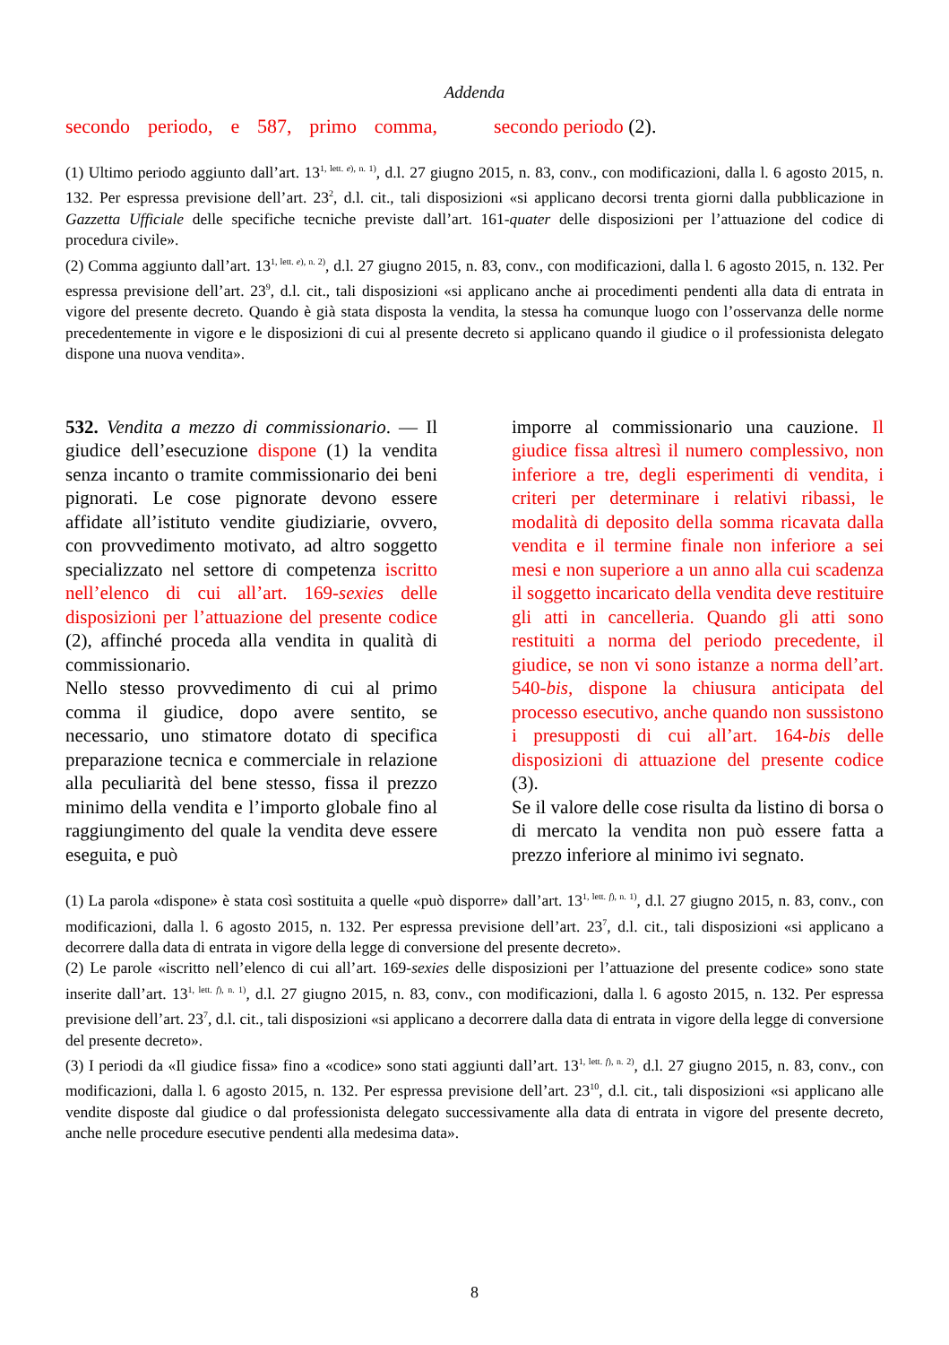Addenda
secondo periodo, e 587, primo comma,
secondo periodo (2).
(1) Ultimo periodo aggiunto dall’art. 13<sup>1, lett. e), n. 1)</sup>, d.l. 27 giugno 2015, n. 83, conv., con modificazioni, dalla l. 6 agosto 2015, n. 132. Per espressa previsione dell’art. 23<sup>2</sup>, d.l. cit., tali disposizioni «si applicano decorsi trenta giorni dalla pubblicazione in Gazzetta Ufficiale delle specifiche tecniche previste dall’art. 161-quater delle disposizioni per l’attuazione del codice di procedura civile».
(2) Comma aggiunto dall’art. 13<sup>1, lett. e), n. 2)</sup>, d.l. 27 giugno 2015, n. 83, conv., con modificazioni, dalla l. 6 agosto 2015, n. 132. Per espressa previsione dell’art. 23<sup>9</sup>, d.l. cit., tali disposizioni «si applicano anche ai procedimenti pendenti alla data di entrata in vigore del presente decreto. Quando è già stata disposta la vendita, la stessa ha comunque luogo con l’osservanza delle norme precedentemente in vigore e le disposizioni di cui al presente decreto si applicano quando il giudice o il professionista delegato dispone una nuova vendita».
532. Vendita a mezzo di commissionario. — Il giudice dell’esecuzione dispone (1) la vendita senza incanto o tramite commissionario dei beni pignorati. Le cose pignorate devono essere affidate all’istituto vendite giudiziarie, ovvero, con provvedimento motivato, ad altro soggetto specializzato nel settore di competenza iscritto nell’elenco di cui all’art. 169-sexies delle disposizioni per l’attuazione del presente codice (2), affinché proceda alla vendita in qualità di commissionario.
Nello stesso provvedimento di cui al primo comma il giudice, dopo avere sentito, se necessario, uno stimatore dotato di specifica preparazione tecnica e commerciale in relazione alla peculiarità del bene stesso, fissa il prezzo minimo della vendita e l’importo globale fino al raggiungimento del quale la vendita deve essere eseguita, e può
imporre al commissionario una cauzione. Il giudice fissa altresì il numero complessivo, non inferiore a tre, degli esperimenti di vendita, i criteri per determinare i relativi ribassi, le modalità di deposito della somma ricavata dalla vendita e il termine finale non inferiore a sei mesi e non superiore a un anno alla cui scadenza il soggetto incaricato della vendita deve restituire gli atti in cancelleria. Quando gli atti sono restituiti a norma del periodo precedente, il giudice, se non vi sono istanze a norma dell’art. 540-bis, dispone la chiusura anticipata del processo esecutivo, anche quando non sussistono i presupposti di cui all’art. 164-bis delle disposizioni di attuazione del presente codice (3).
Se il valore delle cose risulta da listino di borsa o di mercato la vendita non può essere fatta a prezzo inferiore al minimo ivi segnato.
(1) La parola «dispone» è stata così sostituita a quelle «può disporre» dall’art. 13<sup>1, lett. f), n. 1)</sup>, d.l. 27 giugno 2015, n. 83, conv., con modificazioni, dalla l. 6 agosto 2015, n. 132. Per espressa previsione dell’art. 23<sup>7</sup>, d.l. cit., tali disposizioni «si applicano a decorrere dalla data di entrata in vigore della legge di conversione del presente decreto».
(2) Le parole «iscritto nell’elenco di cui all’art. 169-sexies delle disposizioni per l’attuazione del presente codice» sono state inserite dall’art. 13<sup>1, lett. f), n. 1)</sup>, d.l. 27 giugno 2015, n. 83, conv., con modificazioni, dalla l. 6 agosto 2015, n. 132. Per espressa previsione dell’art. 23<sup>7</sup>, d.l. cit., tali disposizioni «si applicano a decorrere dalla data di entrata in vigore della legge di conversione del presente decreto».
(3) I periodi da «Il giudice fissa» fino a «codice» sono stati aggiunti dall’art. 13<sup>1, lett. f), n. 2)</sup>, d.l. 27 giugno 2015, n. 83, conv., con modificazioni, dalla l. 6 agosto 2015, n. 132. Per espressa previsione dell’art. 23<sup>10</sup>, d.l. cit., tali disposizioni «si applicano alle vendite disposte dal giudice o dal professionista delegato successivamente alla data di entrata in vigore del presente decreto, anche nelle procedure esecutive pendenti alla medesima data».
8